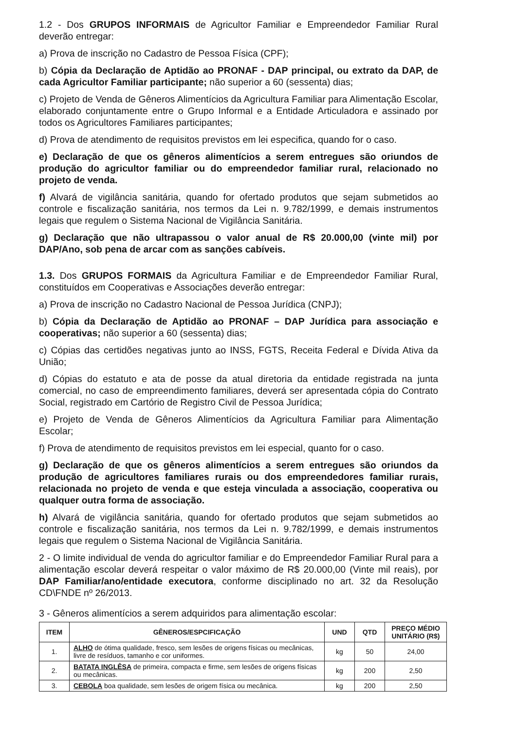1.2 - Dos GRUPOS INFORMAIS de Agricultor Familiar e Empreendedor Familiar Rural deverão entregar:
a) Prova de inscrição no Cadastro de Pessoa Física (CPF);
b) Cópia da Declaração de Aptidão ao PRONAF - DAP principal, ou extrato da DAP, de cada Agricultor Familiar participante; não superior a 60 (sessenta) dias;
c) Projeto de Venda de Gêneros Alimentícios da Agricultura Familiar para Alimentação Escolar, elaborado conjuntamente entre o Grupo Informal e a Entidade Articuladora e assinado por todos os Agricultores Familiares participantes;
d) Prova de atendimento de requisitos previstos em lei especifica, quando for o caso.
e) Declaração de que os gêneros alimentícios a serem entregues são oriundos de produção do agricultor familiar ou do empreendedor familiar rural, relacionado no projeto de venda.
f) Alvará de vigilância sanitária, quando for ofertado produtos que sejam submetidos ao controle e fiscalização sanitária, nos termos da Lei n. 9.782/1999, e demais instrumentos legais que regulem o Sistema Nacional de Vigilância Sanitária.
g) Declaração que não ultrapassou o valor anual de R$ 20.000,00 (vinte mil) por DAP/Ano, sob pena de arcar com as sanções cabíveis.
1.3. Dos GRUPOS FORMAIS da Agricultura Familiar e de Empreendedor Familiar Rural, constituídos em Cooperativas e Associações deverão entregar:
a) Prova de inscrição no Cadastro Nacional de Pessoa Jurídica (CNPJ);
b) Cópia da Declaração de Aptidão ao PRONAF – DAP Jurídica para associação e cooperativas; não superior a 60 (sessenta) dias;
c) Cópias das certidões negativas junto ao INSS, FGTS, Receita Federal e Dívida Ativa da União;
d) Cópias do estatuto e ata de posse da atual diretoria da entidade registrada na junta comercial, no caso de empreendimento familiares, deverá ser apresentada cópia do Contrato Social, registrado em Cartório de Registro Civil de Pessoa Jurídica;
e) Projeto de Venda de Gêneros Alimentícios da Agricultura Familiar para Alimentação Escolar;
f) Prova de atendimento de requisitos previstos em lei especial, quanto for o caso.
g) Declaração de que os gêneros alimentícios a serem entregues são oriundos da produção de agricultores familiares rurais ou dos empreendedores familiar rurais, relacionada no projeto de venda e que esteja vinculada a associação, cooperativa ou qualquer outra forma de associação.
h) Alvará de vigilância sanitária, quando for ofertado produtos que sejam submetidos ao controle e fiscalização sanitária, nos termos da Lei n. 9.782/1999, e demais instrumentos legais que regulem o Sistema Nacional de Vigilância Sanitária.
2 - O limite individual de venda do agricultor familiar e do Empreendedor Familiar Rural para a alimentação escolar deverá respeitar o valor máximo de R$ 20.000,00 (Vinte mil reais), por DAP Familiar/ano/entidade executora, conforme disciplinado no art. 32 da Resolução CD\FNDE nº 26/2013.
3 - Gêneros alimentícios a serem adquiridos para alimentação escolar:
| ITEM | GÊNEROS/ESPCIFICAÇÃO | UND | QTD | PREÇO MÉDIO UNITÁRIO (R$) |
| --- | --- | --- | --- | --- |
| 1. | ALHO de ótima qualidade, fresco, sem lesões de origens físicas ou mecânicas, livre de resíduos, tamanho e cor uniformes. | kg | 50 | 24,00 |
| 2. | BATATA INGLÊSA de primeira, compacta e firme, sem lesões de origens físicas ou mecânicas. | kg | 200 | 2,50 |
| 3. | CEBOLA boa qualidade, sem lesões de origem física ou mecânica. | kg | 200 | 2,50 |